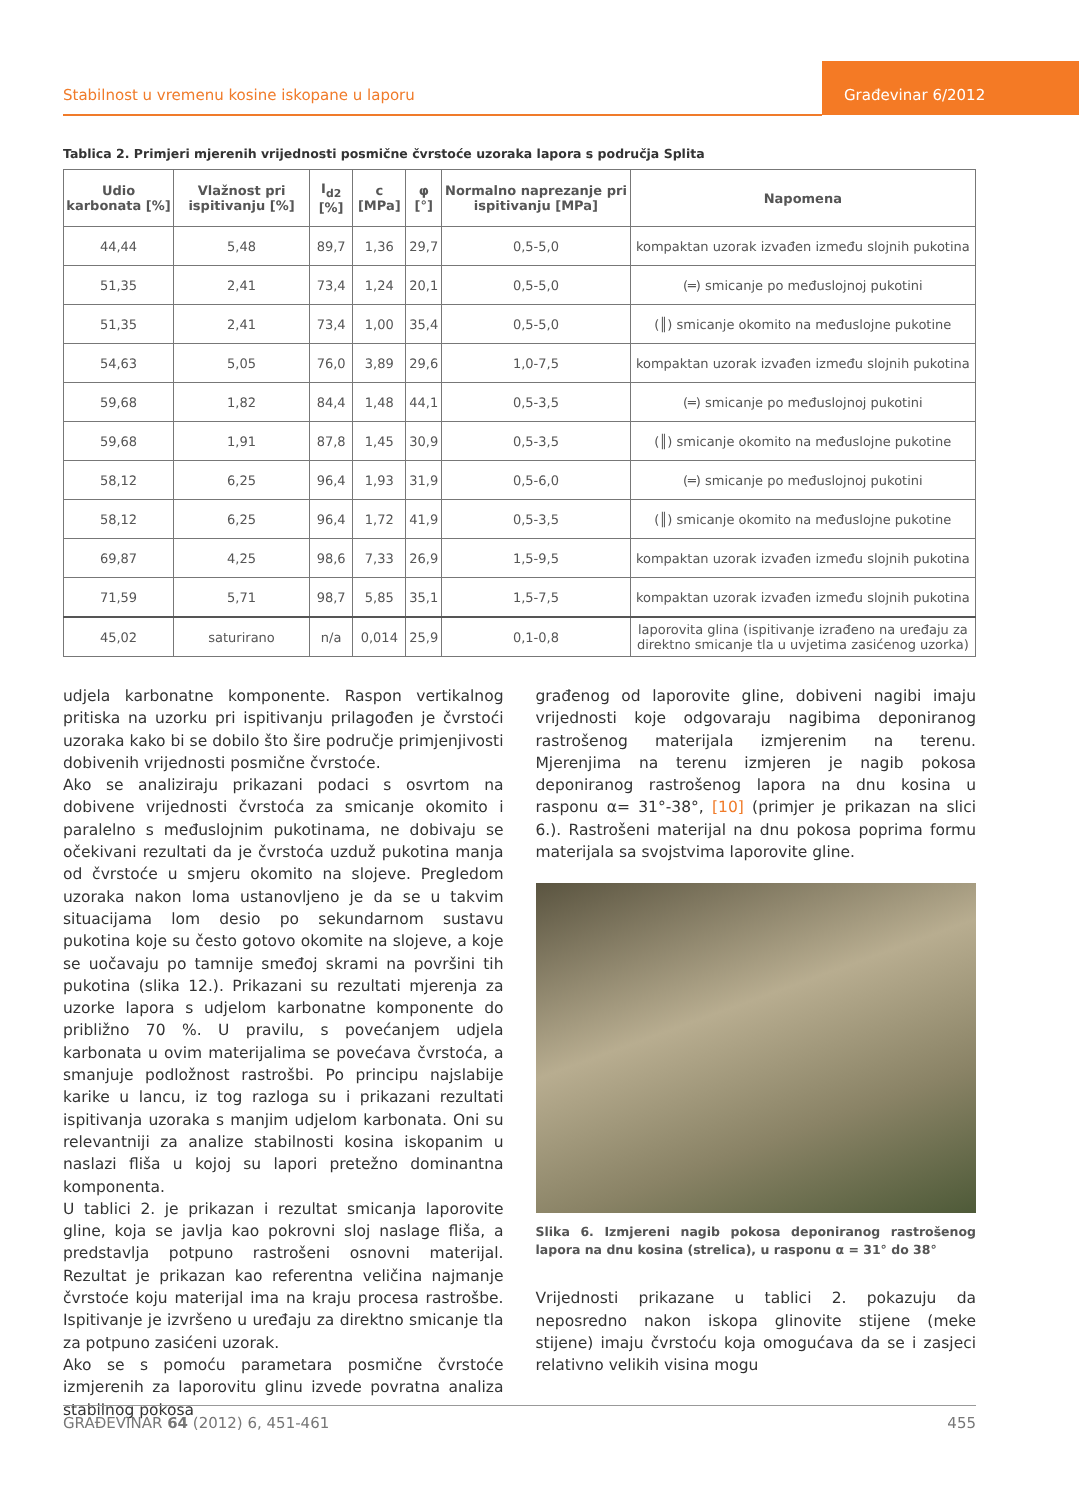Stabilnost u vremenu kosine iskopane u laporu
Građevinar 6/2012
Tablica 2. Primjeri mjerenih vrijednosti posmične čvrstoće uzoraka lapora s područja Splita
| Udio karbonata [%] | Vlažnost pri ispitivanju [%] | I<sub>d2</sub> [%] | c [MPa] | φ [°] | Normalno naprezanje pri ispitivanju [MPa] | Napomena |
| --- | --- | --- | --- | --- | --- | --- |
| 44,44 | 5,48 | 89,7 | 1,36 | 29,7 | 0,5-5,0 | kompaktan uzorak izvađen između slojnih pukotina |
| 51,35 | 2,41 | 73,4 | 1,24 | 20,1 | 0,5-5,0 | (═) smicanje po međuslojnoj pukotini |
| 51,35 | 2,41 | 73,4 | 1,00 | 35,4 | 0,5-5,0 | (║) smicanje okomito na međuslojne pukotine |
| 54,63 | 5,05 | 76,0 | 3,89 | 29,6 | 1,0-7,5 | kompaktan uzorak izvađen između slojnih pukotina |
| 59,68 | 1,82 | 84,4 | 1,48 | 44,1 | 0,5-3,5 | (═) smicanje po međuslojnoj pukotini |
| 59,68 | 1,91 | 87,8 | 1,45 | 30,9 | 0,5-3,5 | (║) smicanje okomito na međuslojne pukotine |
| 58,12 | 6,25 | 96,4 | 1,93 | 31,9 | 0,5-6,0 | (═) smicanje po međuslojnoj pukotini |
| 58,12 | 6,25 | 96,4 | 1,72 | 41,9 | 0,5-3,5 | (║) smicanje okomito na međuslojne pukotine |
| 69,87 | 4,25 | 98,6 | 7,33 | 26,9 | 1,5-9,5 | kompaktan uzorak izvađen između slojnih pukotina |
| 71,59 | 5,71 | 98,7 | 5,85 | 35,1 | 1,5-7,5 | kompaktan uzorak izvađen između slojnih pukotina |
| 45,02 | saturirano | n/a | 0,014 | 25,9 | 0,1-0,8 | laporovita glina (ispitivanje izrađeno na uređaju za direktno smicanje tla u uvjetima zasićenog uzorka) |
udjela karbonatne komponente. Raspon vertikalnog pritiska na uzorku pri ispitivanju prilagođen je čvrstoći uzoraka kako bi se dobilo što šire područje primjenjivosti dobivenih vrijednosti posmične čvrstoće.
Ako se analiziraju prikazani podaci s osvrtom na dobivene vrijednosti čvrstoća za smicanje okomito i paralelno s međuslojnim pukotinama, ne dobivaju se očekivani rezultati da je čvrstoća uzduž pukotina manja od čvrstoće u smjeru okomito na slojeve. Pregledom uzoraka nakon loma ustanovljeno je da se u takvim situacijama lom desio po sekundarnom sustavu pukotina koje su često gotovo okomite na slojeve, a koje se uočavaju po tamnije smeđoj skrami na površini tih pukotina (slika 12.). Prikazani su rezultati mjerenja za uzorke lapora s udjelom karbonatne komponente do približno 70 %. U pravilu, s povećanjem udjela karbonata u ovim materijalima se povećava čvrstoća, a smanjuje podložnost rastrošbi. Po principu najslabije karike u lancu, iz tog razloga su i prikazani rezultati ispitivanja uzoraka s manjim udjelom karbonata. Oni su relevantniji za analize stabilnosti kosina iskopanim u naslazi fliša u kojoj su lapori pretežno dominantna komponenta.
U tablici 2. je prikazan i rezultat smicanja laporovite gline, koja se javlja kao pokrovni sloj naslage fliša, a predstavlja potpuno rastrošeni osnovni materijal. Rezultat je prikazan kao referentna veličina najmanje čvrstoće koju materijal ima na kraju procesa rastrošbe. Ispitivanje je izvršeno u uređaju za direktno smicanje tla za potpuno zasićeni uzorak.
Ako se s pomoću parametara posmične čvrstoće izmjerenih za laporovitu glinu izvede povratna analiza stabilnog pokosa
građenog od laporovite gline, dobiveni nagibi imaju vrijednosti koje odgovaraju nagibima deponiranog rastrošenog materijala izmjerenim na terenu. Mjerenjima na terenu izmjeren je nagib pokosa deponiranog rastrošenog lapora na dnu kosina u rasponu α= 31°-38°, [10] (primjer je prikazan na slici 6.). Rastrošeni materijal na dnu pokosa poprima formu materijala sa svojstvima laporovite gline.
Slika 6. Izmjereni nagib pokosa deponiranog rastrošenog lapora na dnu kosina (strelica), u rasponu α = 31° do 38°
Vrijednosti prikazane u tablici 2. pokazuju da neposredno nakon iskopa glinovite stijene (meke stijene) imaju čvrstoću koja omogućava da se i zasjeci relativno velikih visina mogu
GRAĐEVINAR 64 (2012) 6, 451-461 455